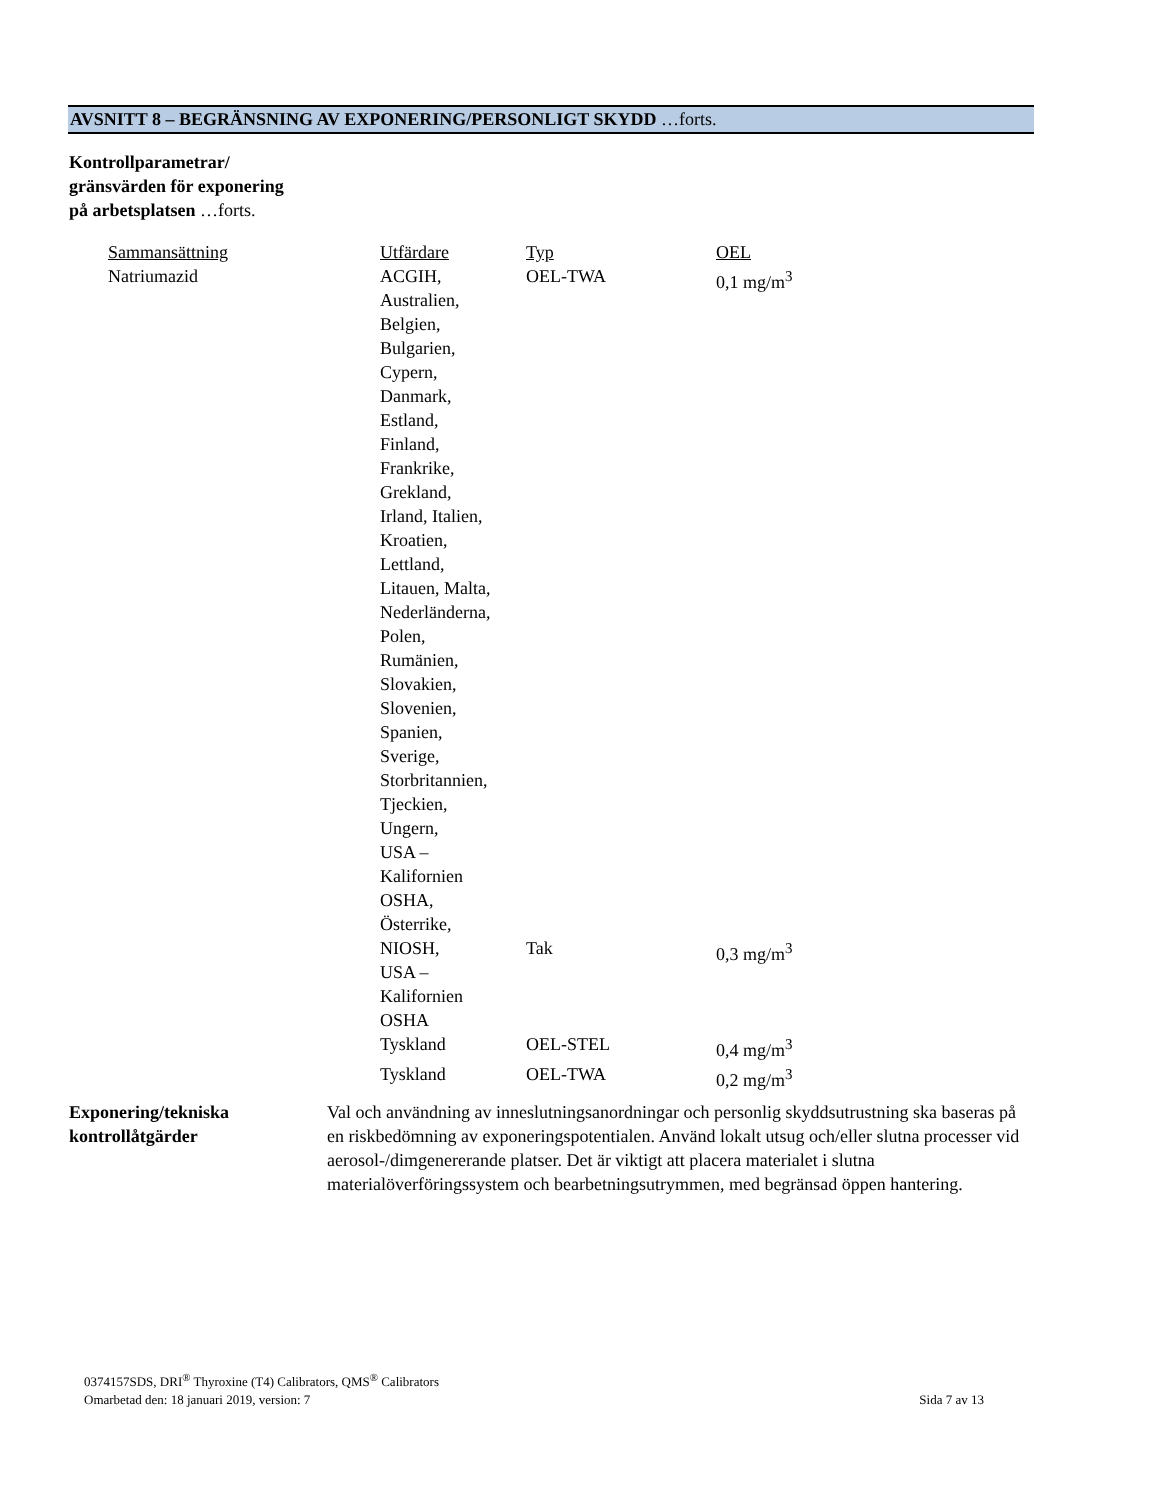AVSNITT 8 – BEGRÄNSNING AV EXPONERING/PERSONLIGT SKYDD …forts.
Kontrollparametrar/
gränsvärden för exponering
på arbetsplatsen …forts.
| Sammansättning | Utfärdare | Typ | OEL |
| Natriumazid | ACGIH, Australien, Belgien, Bulgarien, Cypern, Danmark, Estland, Finland, Frankrike, Grekland, Irland, Italien, Kroatien, Lettland, Litauen, Malta, Nederländerna, Polen, Rumänien, Slovakien, Slovenien, Spanien, Sverige, Storbritannien, Tjeckien, Ungern, USA – Kalifornien OSHA, Österrike, | OEL-TWA | 0,1 mg/m<sup>3</sup> |
| | NIOSH, USA – Kalifornien OSHA | Tak | 0,3 mg/m<sup>3</sup> |
| | Tyskland | OEL-STEL | 0,4 mg/m<sup>3</sup> |
| | Tyskland | OEL-TWA | 0,2 mg/m<sup>3</sup> |
Exponering/tekniska
kontrollåtgärder
Val och användning av inneslutningsanordningar och personlig skyddsutrustning ska baseras på en riskbedömning av exponeringspotentialen. Använd lokalt utsug och/eller slutna processer vid aerosol-/dimgenererande platser. Det är viktigt att placera materialet i slutna materialöverföringssystem och bearbetningsutrymmen, med begränsad öppen hantering.
0374157SDS, DRI<sup>®</sup> Thyroxine (T4) Calibrators, QMS<sup>®</sup> Calibrators
Omarbetad den: 18 januari 2019, version: 7 Sida 7 av 13